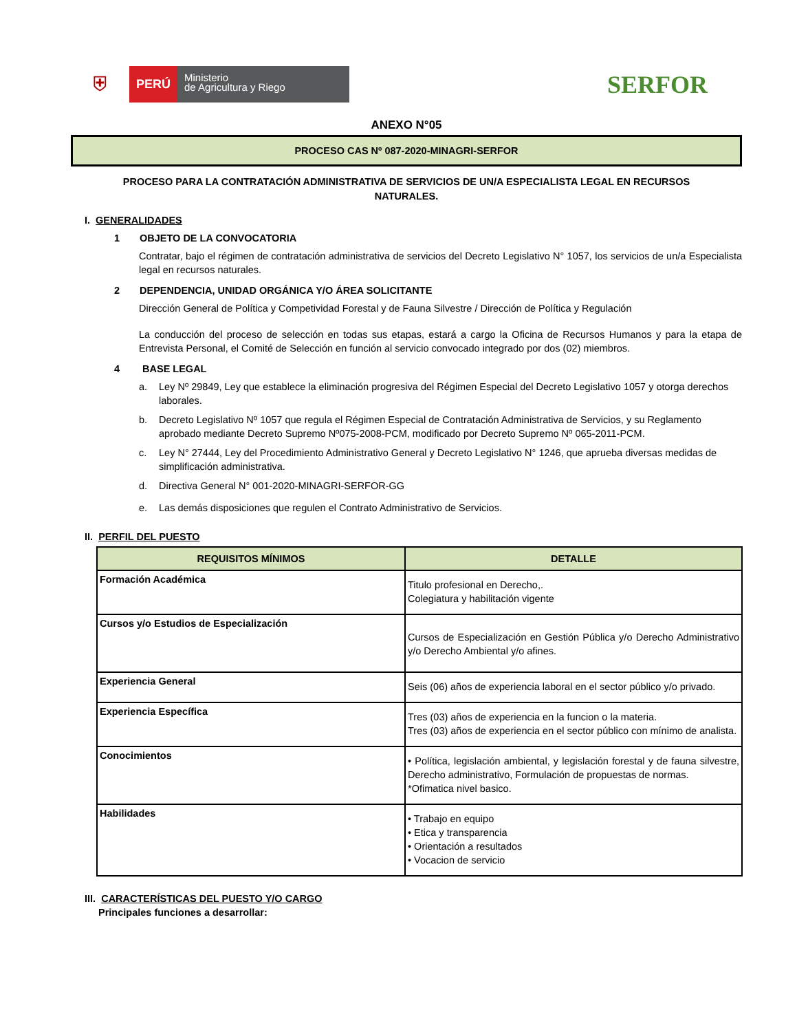⛨
PERÚ
Ministerio
de Agricultura y Riego
SERFOR
ANEXO N°05
PROCESO CAS Nº 087-2020-MINAGRI-SERFOR
PROCESO PARA LA CONTRATACIÓN ADMINISTRATIVA DE SERVICIOS DE UN/A ESPECIALISTA LEGAL EN RECURSOS NATURALES.
I. GENERALIDADES
1 OBJETO DE LA CONVOCATORIA
Contratar, bajo el régimen de contratación administrativa de servicios del Decreto Legislativo N° 1057, los servicios de un/a Especialista legal en recursos naturales.
2 DEPENDENCIA, UNIDAD ORGÁNICA Y/O ÁREA SOLICITANTE
Dirección General de Política y Competividad Forestal y de Fauna Silvestre / Dirección de Política y Regulación
La conducción del proceso de selección en todas sus etapas, estará a cargo la Oficina de Recursos Humanos y para la etapa de Entrevista Personal, el Comité de Selección en función al servicio convocado integrado por dos (02) miembros.
4 BASE LEGAL
a. Ley Nº 29849, Ley que establece la eliminación progresiva del Régimen Especial del Decreto Legislativo 1057 y otorga derechos laborales.
b. Decreto Legislativo Nº 1057 que regula el Régimen Especial de Contratación Administrativa de Servicios, y su Reglamento aprobado mediante Decreto Supremo Nº075-2008-PCM, modificado por Decreto Supremo Nº 065-2011-PCM.
c. Ley N° 27444, Ley del Procedimiento Administrativo General y Decreto Legislativo N° 1246, que aprueba diversas medidas de simplificación administrativa.
d. Directiva General N° 001-2020-MINAGRI-SERFOR-GG
e. Las demás disposiciones que regulen el Contrato Administrativo de Servicios.
II. PERFIL DEL PUESTO
| REQUISITOS MÍNIMOS | DETALLE |
| --- | --- |
| Formación Académica | Titulo profesional en Derecho,. Colegiatura y habilitación vigente |
| Cursos y/o Estudios de Especialización | Cursos de Especialización en Gestión Pública y/o Derecho Administrativo y/o Derecho Ambiental y/o afines. |
| Experiencia General | Seis (06) años de experiencia laboral en el sector público y/o privado. |
| Experiencia Específica | Tres (03) años de experiencia en la funcion o la materia. Tres (03) años de experiencia en el sector público con mínimo de analista. |
| Conocimientos | • Política, legislación ambiental, y legislación forestal y de fauna silvestre, Derecho administrativo, Formulación de propuestas de normas. *Ofimatica nivel basico. |
| Habilidades | • Trabajo en equipo • Etica y transparencia • Orientación a resultados • Vocacion de servicio |
III. CARACTERÍSTICAS DEL PUESTO Y/O CARGO
Principales funciones a desarrollar: